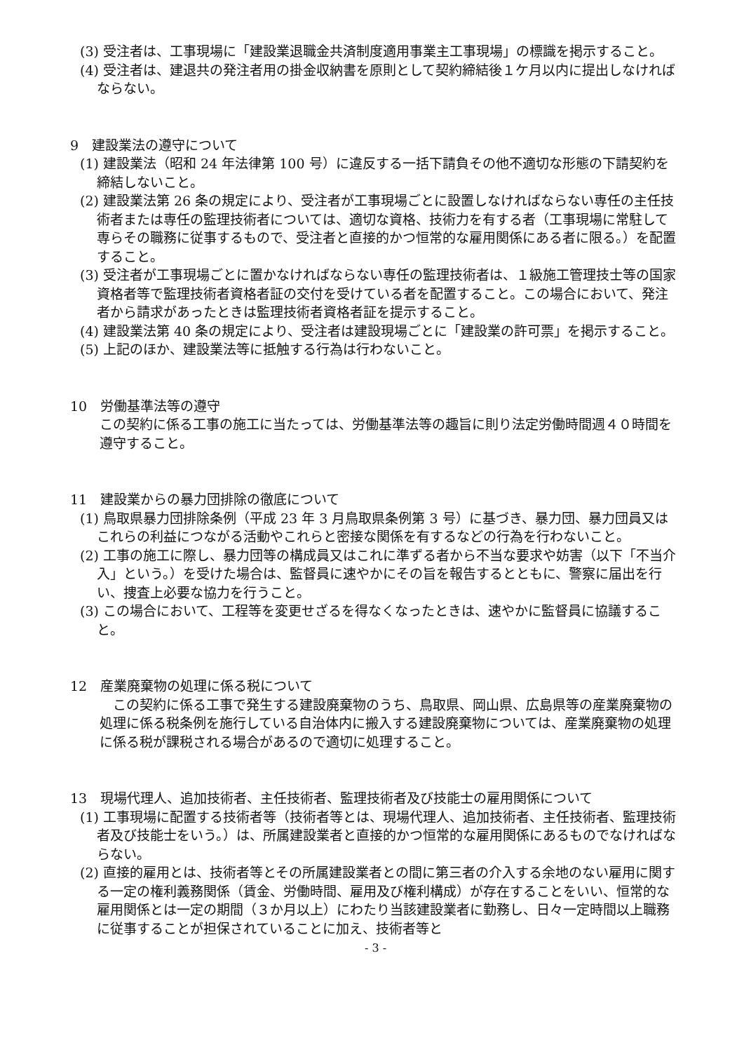(3) 受注者は、工事現場に「建設業退職金共済制度適用事業主工事現場」の標識を掲示すること。
(4) 受注者は、建退共の発注者用の掛金収納書を原則として契約締結後１ケ月以内に提出しなければならない。
9　建設業法の遵守について
(1) 建設業法（昭和 24 年法律第 100 号）に違反する一括下請負その他不適切な形態の下請契約を締結しないこと。
(2) 建設業法第 26 条の規定により、受注者が工事現場ごとに設置しなければならない専任の主任技術者または専任の監理技術者については、適切な資格、技術力を有する者（工事現場に常駐して専らその職務に従事するもので、受注者と直接的かつ恒常的な雇用関係にある者に限る。）を配置すること。
(3) 受注者が工事現場ごとに置かなければならない専任の監理技術者は、１級施工管理技士等の国家資格者等で監理技術者資格者証の交付を受けている者を配置すること。この場合において、発注者から請求があったときは監理技術者資格者証を提示すること。
(4) 建設業法第 40 条の規定により、受注者は建設現場ごとに「建設業の許可票」を掲示すること。
(5) 上記のほか、建設業法等に抵触する行為は行わないこと。
10　労働基準法等の遵守
この契約に係る工事の施工に当たっては、労働基準法等の趣旨に則り法定労働時間週４０時間を遵守すること。
11　建設業からの暴力団排除の徹底について
(1) 鳥取県暴力団排除条例（平成 23 年 3 月鳥取県条例第 3 号）に基づき、暴力団、暴力団員又はこれらの利益につながる活動やこれらと密接な関係を有するなどの行為を行わないこと。
(2) 工事の施工に際し、暴力団等の構成員又はこれに準ずる者から不当な要求や妨害（以下「不当介入」という。）を受けた場合は、監督員に速やかにその旨を報告するとともに、警察に届出を行い、捜査上必要な協力を行うこと。
(3) この場合において、工程等を変更せざるを得なくなったときは、速やかに監督員に協議すること。
12　産業廃棄物の処理に係る税について
　この契約に係る工事で発生する建設廃棄物のうち、鳥取県、岡山県、広島県等の産業廃棄物の処理に係る税条例を施行している自治体内に搬入する建設廃棄物については、産業廃棄物の処理に係る税が課税される場合があるので適切に処理すること。
13　現場代理人、追加技術者、主任技術者、監理技術者及び技能士の雇用関係について
(1) 工事現場に配置する技術者等（技術者等とは、現場代理人、追加技術者、主任技術者、監理技術者及び技能士をいう。）は、所属建設業者と直接的かつ恒常的な雇用関係にあるものでなければならない。
(2) 直接的雇用とは、技術者等とその所属建設業者との間に第三者の介入する余地のない雇用に関する一定の権利義務関係（賃金、労働時間、雇用及び権利構成）が存在することをいい、恒常的な雇用関係とは一定の期間（３か月以上）にわたり当該建設業者に勤務し、日々一定時間以上職務に従事することが担保されていることに加え、技術者等と
- 3 -